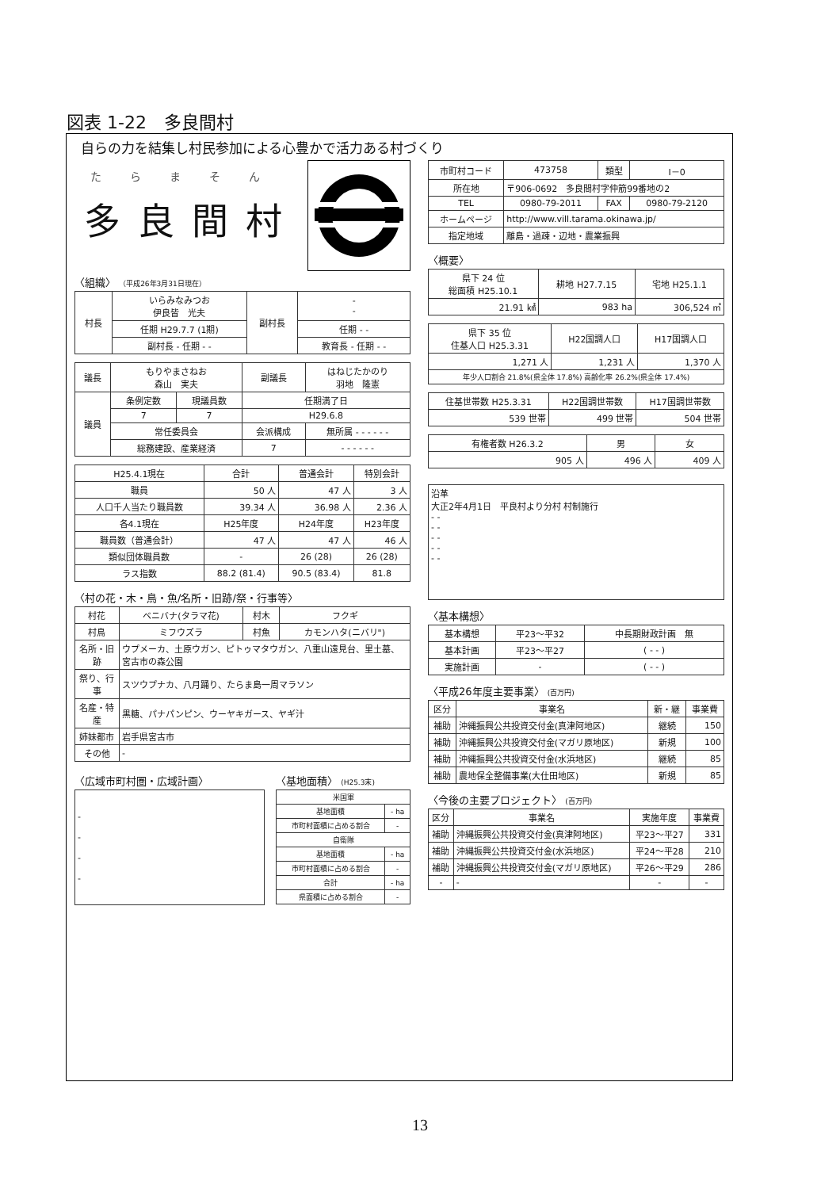図表 1-22　多良間村
自らの力を結集し村民参加による心豊かで活力ある村づくり
たらまそん
多良間村
〈組織〉 （平成26年3月31日現在）
| 村長 | いらみなみつお 伊良皆 光夫 | 副村長 | - - |
| | 任期 H29.7.7 (1期) | | 任期 - - |
| | 副村長 - 任期 - - | | 教育長 - 任期 - - |
| 議長 | もりやまさねお 森山 実夫 | | 副議長 | はねじたかのり 羽地 隆憲 |
| 議員 | 条例定数 | 現議員数 | 任期満了日 | |
| | 7 | 7 | H29.6.8 | |
| | 常任委員会 | | 会派構成 | 無所属 - - - - - - |
| | 総務建設、産業経済 | | 7 | - - - - - - |
| H25.4.1現在 | 合計 | 普通会計 | 特別会計 |
| 職員 | 50 人 | 47 人 | 3 人 |
| 人口千人当たり職員数 | 39.34 人 | 36.98 人 | 2.36 人 |
| 各4.1現在 | H25年度 | H24年度 | H23年度 |
| 職員数（普通会計） | 47 人 | 47 人 | 46 人 |
| 類似団体職員数 | - | 26 (28) | 26 (28) |
| ラス指数 | 88.2 (81.4) | 90.5 (83.4) | 81.8 |
〈村の花・木・鳥・魚/名所・旧跡/祭・行事等〉
| 村花 | ベニバナ(タラマ花) | 村木 | フクギ |
| 村鳥 | ミフウズラ | 村魚 | カモンハタ(ニバリ") |
| 名所・旧跡 | ウプメーカ、土原ウガン、ピトゥマタウガン、八重山遠見台、里土墓、宮古市の森公園 | | |
| 祭り、行事 | スツウプナカ、八月踊り、たらま島一周マラソン | | |
| 名産・特産 | 黒糖、パナパンピン、ウーヤキガース、ヤギ汁 | | |
| 姉妹都市 | 岩手県宮古市 | | |
| その他 | - | | |
〈広域市町村圏・広域計画〉
| - - - - |
〈基地面積〉 (H25.3末)
| 米国軍 | |
| 基地面積 | - ha |
| 市町村面積に占める割合 | - |
| 自衛隊 | |
| 基地面積 | - ha |
| 市町村面積に占める割合 | - |
| 合計 | - ha |
| 県面積に占める割合 | - |
| 市町村コード | 473758 | 類型 | Ⅰ－0 |
| 所在地 | 〒906-0692 多良間村字仲筋99番地の2 | | |
| TEL | 0980-79-2011 | FAX | 0980-79-2120 |
| ホームページ | http://www.vill.tarama.okinawa.jp/ | | |
| 指定地域 | 離島・過疎・辺地・農業振興 | | |
〈概要〉
| 県下 24 位 総面積 H25.10.1 | 耕地 H27.7.15 | 宅地 H25.1.1 |
| 21.91 ㎢ | 983 ha | 306,524 ㎡ |
| 県下 35 位 住基人口 H25.3.31 | H22国調人口 | H17国調人口 |
| 1,271 人 | 1,231 人 | 1,370 人 |
| 年少人口割合 21.8%(県全体 17.8%) 高齢化率 26.2%(県全体 17.4%) | | |
| 住基世帯数 H25.3.31 | H22国調世帯数 | H17国調世帯数 |
| 539 世帯 | 499 世帯 | 504 世帯 |
| 有権者数 H26.3.2 | 男 | 女 |
| 905 人 | 496 人 | 409 人 |
| 沿革 大正2年4月1日 平良村より分村 村制施行 - - - - - - - - - - |
〈基本構想〉
| 基本構想 | 平23～平32 | 中長期財政計画 無 |
| 基本計画 | 平23～平27 | ( - - ) |
| 実施計画 | - | ( - - ) |
〈平成26年度主要事業〉 (百万円)
| 区分 | 事業名 | 新・継 | 事業費 |
| 補助 | 沖縄振興公共投資交付金(真津阿地区) | 継続 | 150 |
| 補助 | 沖縄振興公共投資交付金(マガリ原地区) | 新規 | 100 |
| 補助 | 沖縄振興公共投資交付金(水浜地区) | 継続 | 85 |
| 補助 | 農地保全整備事業(大仕田地区) | 新規 | 85 |
〈今後の主要プロジェクト〉 (百万円)
| 区分 | 事業名 | 実施年度 | 事業費 |
| 補助 | 沖縄振興公共投資交付金(真津阿地区) | 平23～平27 | 331 |
| 補助 | 沖縄振興公共投資交付金(水浜地区) | 平24～平28 | 210 |
| 補助 | 沖縄振興公共投資交付金(マガリ原地区) | 平26～平29 | 286 |
| - | - | - | - |
13